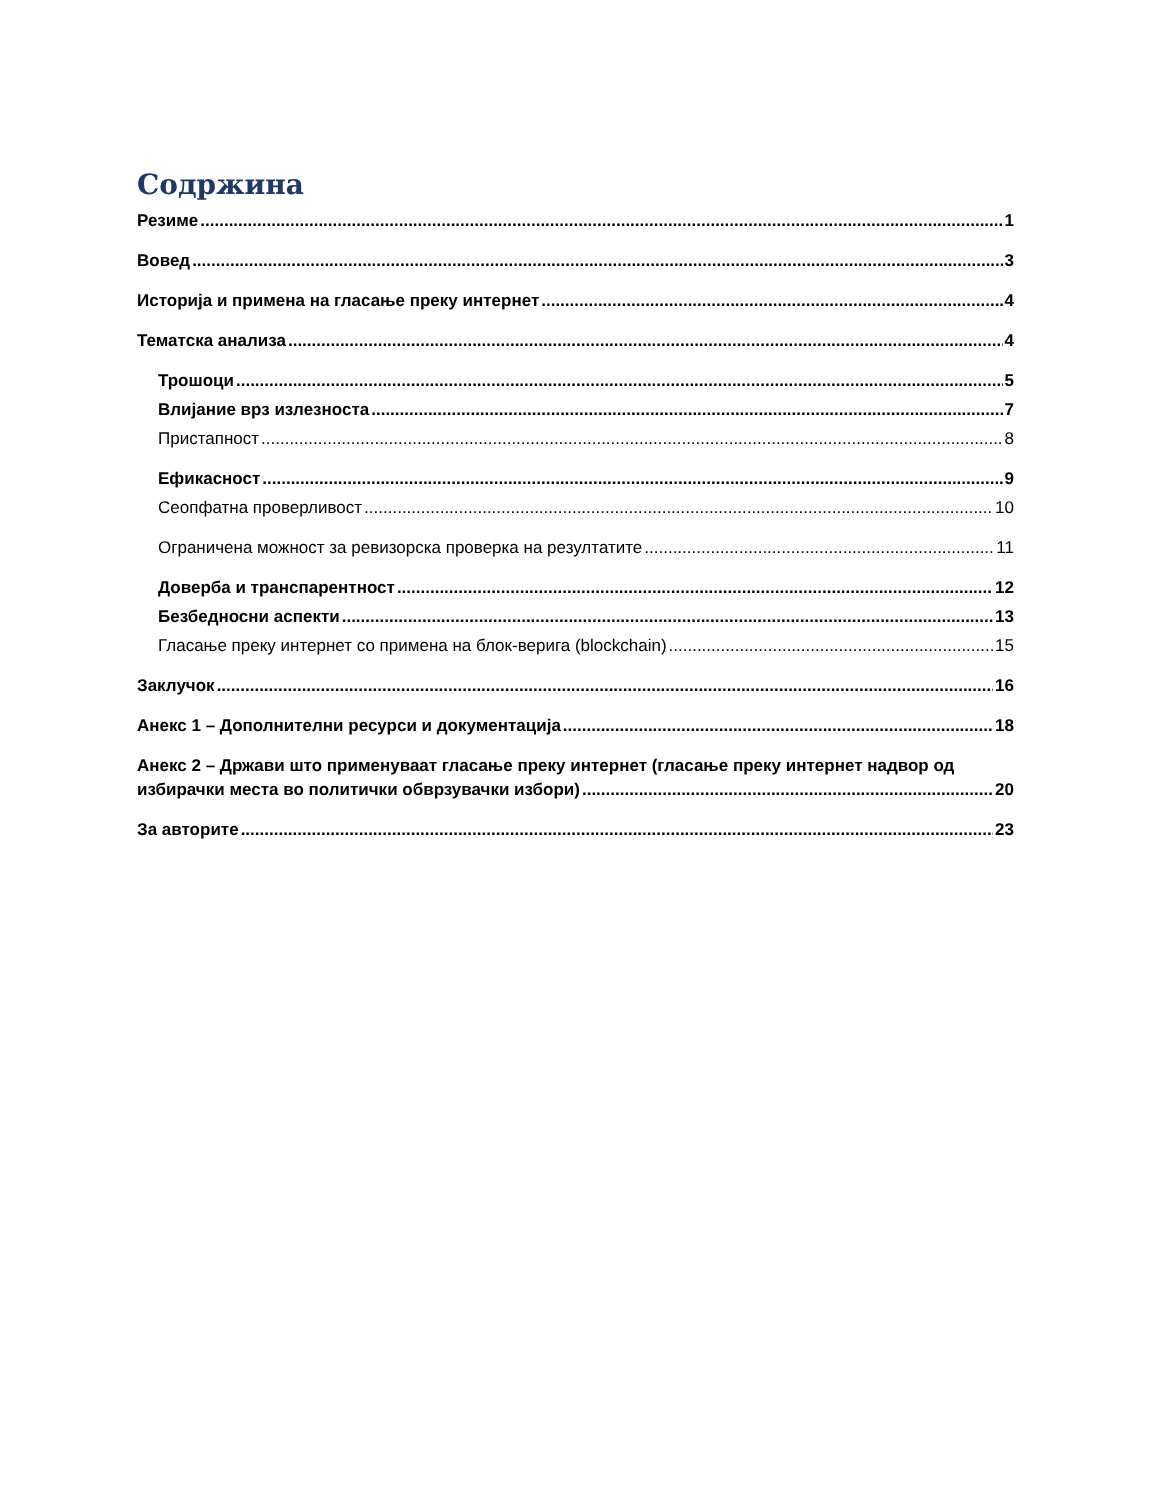Содржина
Резиме 1
Вовед 3
Историја и примена на гласање преку интернет 4
Тематска анализа 4
Трошоци 5
Влијание врз излезноста 7
Пристапност 8
Ефикасност 9
Сеопфатна проверливост 10
Ограничена можност за ревизорска проверка на резултатите 11
Доверба и транспарентност 12
Безбедносни аспекти 13
Гласање преку интернет со примена на блок-верига (blockchain) 15
Заклучок 16
Анекс 1 – Дополнителни ресурси и документација 18
Анекс 2 – Држави што применуваат гласање преку интернет (гласање преку интернет надвор од
избирачки места во политички обврзувачки избори) 20
За авторите 23